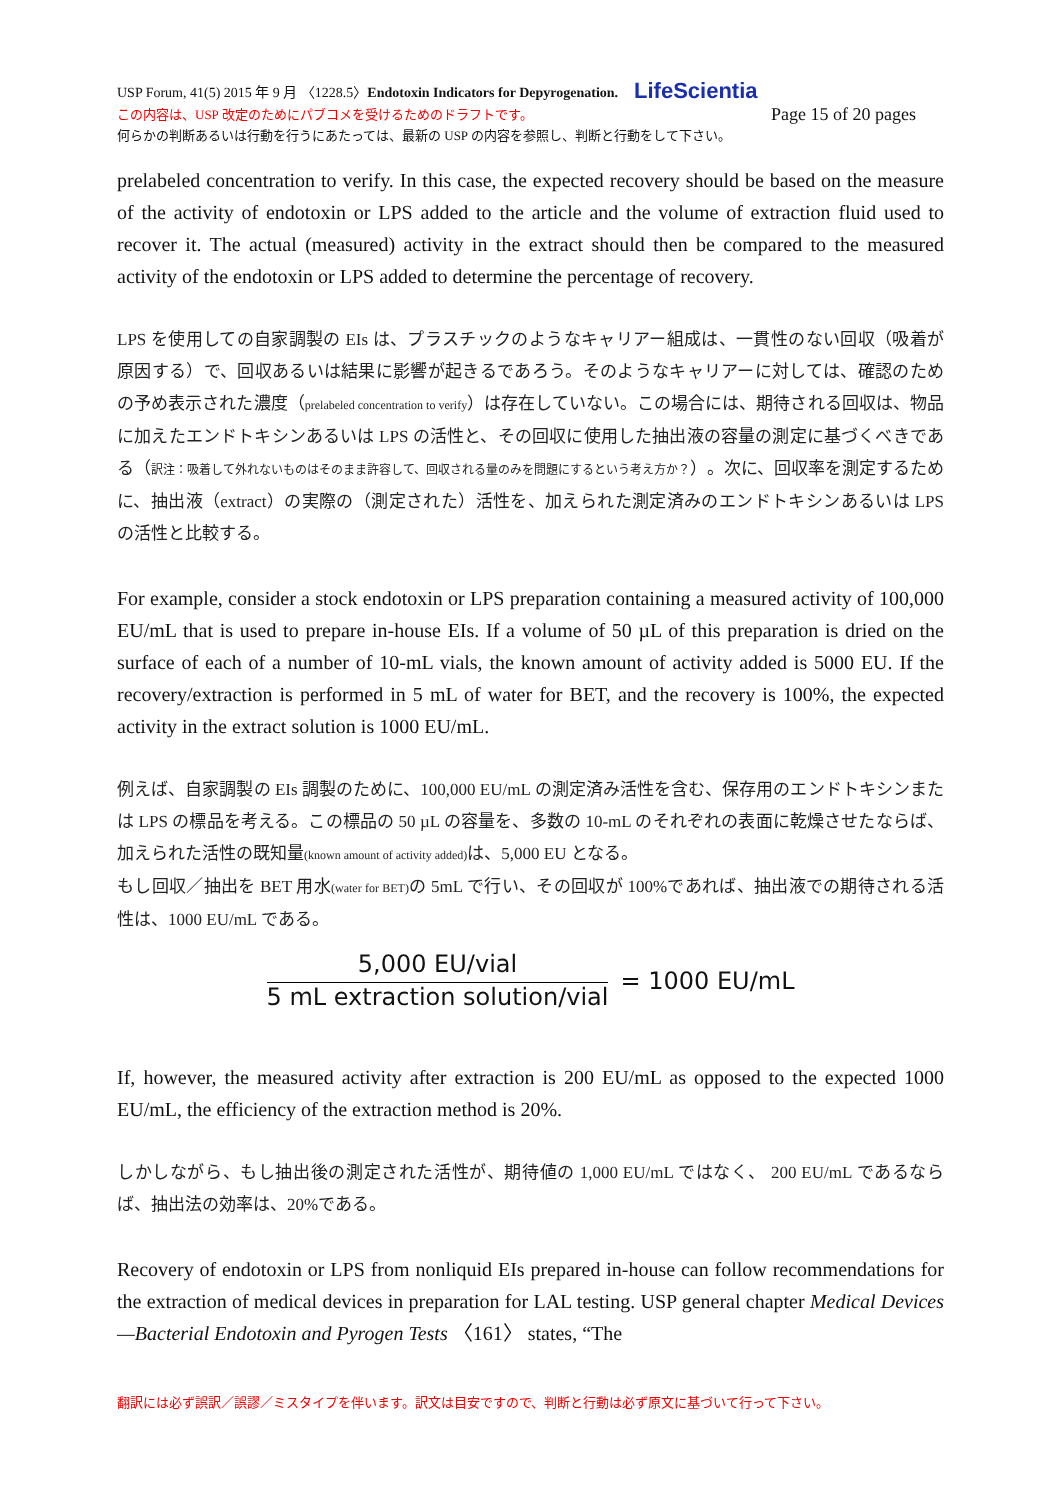USP Forum, 41(5) 2015 年 9 月 〈1228.5〉Endotoxin Indicators for Depyrogenation. LifeScientia
この内容は、USP 改定のためにパブコメを受けるためのドラフトです。 Page 15 of 20 pages
何らかの判断あるいは行動を行うにあたっては、最新の USP の内容を参照し、判断と行動をして下さい。
prelabeled concentration to verify. In this case, the expected recovery should be based on the measure of the activity of endotoxin or LPS added to the article and the volume of extraction fluid used to recover it. The actual (measured) activity in the extract should then be compared to the measured activity of the endotoxin or LPS added to determine the percentage of recovery.
LPS を使用しての自家調製の EIs は、プラスチックのようなキャリアー組成は、一貫性のない回収（吸着が原因する）で、回収あるいは結果に影響が起きるであろう。そのようなキャリアーに対しては、確認のための予め表示された濃度（prelabeled concentration to verify）は存在していない。この場合には、期待される回収は、物品に加えたエンドトキシンあるいは LPS の活性と、その回収に使用した抽出液の容量の測定に基づくべきである（訳注：吸着して外れないものはそのまま許容して、回収される量のみを問題にするという考え方か？）。次に、回収率を測定するために、抽出液（extract）の実際の（測定された）活性を、加えられた測定済みのエンドトキシンあるいは LPS の活性と比較する。
For example, consider a stock endotoxin or LPS preparation containing a measured activity of 100,000 EU/mL that is used to prepare in-house EIs. If a volume of 50 µL of this preparation is dried on the surface of each of a number of 10-mL vials, the known amount of activity added is 5000 EU. If the recovery/extraction is performed in 5 mL of water for BET, and the recovery is 100%, the expected activity in the extract solution is 1000 EU/mL.
例えば、自家調製の EIs 調製のために、100,000 EU/mL の測定済み活性を含む、保存用のエンドトキシンまたは LPS の標品を考える。この標品の 50 µL の容量を、多数の 10-mL のそれぞれの表面に乾燥させたならば、加えられた活性の既知量(known amount of activity added) は、5,000 EU となる。
もし回収／抽出を BET 用水(water for BET) の 5mL で行い、その回収が 100%であれば、抽出液での期待される活性は、1000 EU/mL である。
5,000 EU/vial
5 mL extraction solution/vial
= 1000 EU/mL
If, however, the measured activity after extraction is 200 EU/mL as opposed to the expected 1000 EU/mL, the efficiency of the extraction method is 20%.
しかしながら、もし抽出後の測定された活性が、期待値の 1,000 EU/mL ではなく、 200 EU/mL であるならば、抽出法の効率は、20%である。
Recovery of endotoxin or LPS from nonliquid EIs prepared in-house can follow recommendations for the extraction of medical devices in preparation for LAL testing. USP general chapter Medical Devices—Bacterial Endotoxin and Pyrogen Tests 〈161〉 states, “The
翻訳には必ず誤訳／誤謬／ミスタイプを伴います。訳文は目安ですので、判断と行動は必ず原文に基づいて行って下さい。